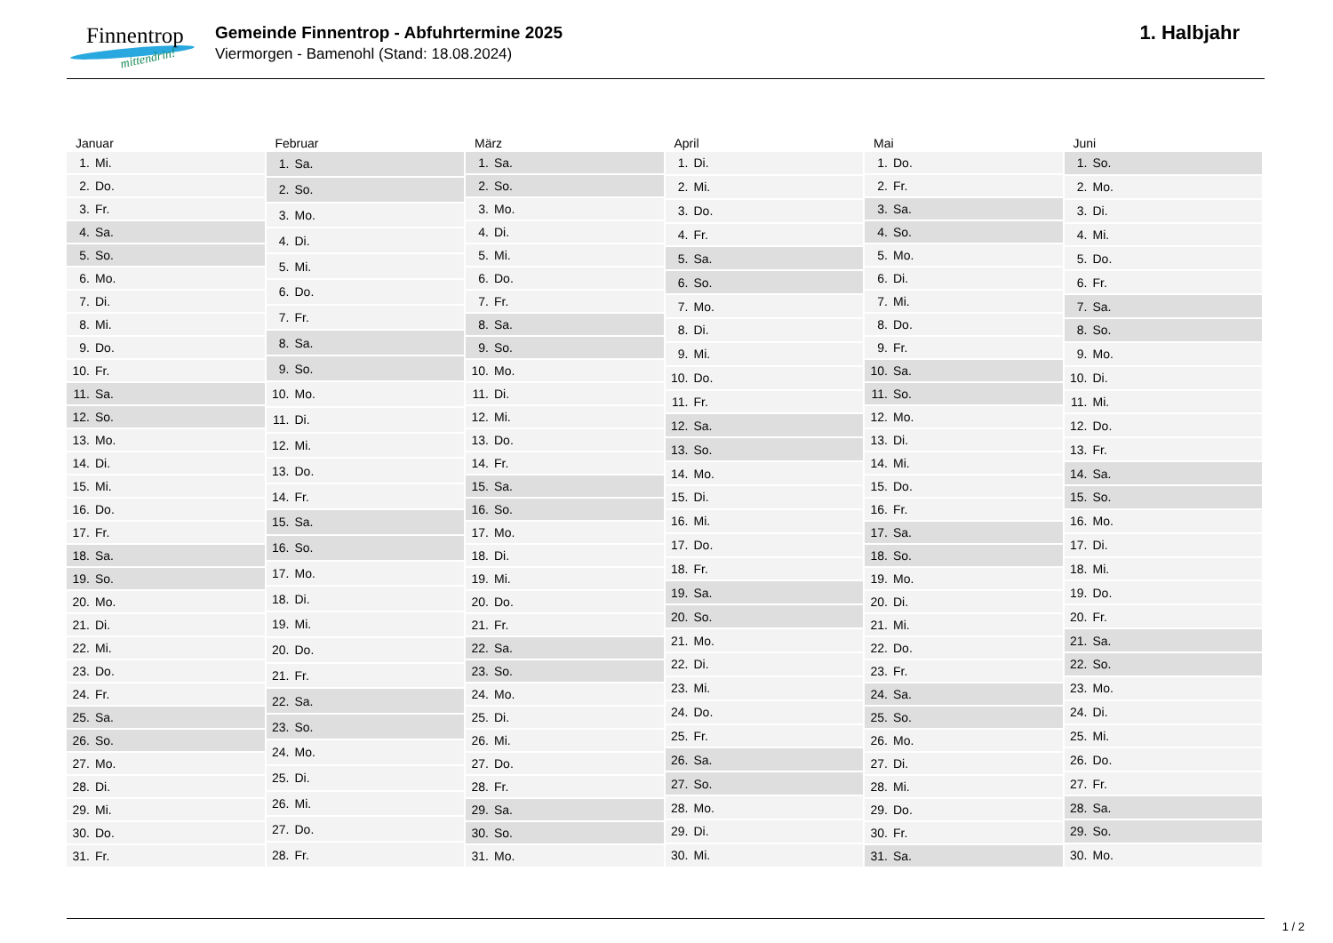Finnentrop
mittendrin!
Gemeinde Finnentrop - Abfuhrtermine 2025
Viermorgen - Bamenohl (Stand: 18.08.2024)
1. Halbjahr
Januar
| 1. | Mi. |
| 2. | Do. |
| 3. | Fr. |
| 4. | Sa. |
| 5. | So. |
| 6. | Mo. |
| 7. | Di. |
| 8. | Mi. |
| 9. | Do. |
| 10. | Fr. |
| 11. | Sa. |
| 12. | So. |
| 13. | Mo. |
| 14. | Di. |
| 15. | Mi. |
| 16. | Do. |
| 17. | Fr. |
| 18. | Sa. |
| 19. | So. |
| 20. | Mo. |
| 21. | Di. |
| 22. | Mi. |
| 23. | Do. |
| 24. | Fr. |
| 25. | Sa. |
| 26. | So. |
| 27. | Mo. |
| 28. | Di. |
| 29. | Mi. |
| 30. | Do. |
| 31. | Fr. |
Februar
| 1. | Sa. |
| 2. | So. |
| 3. | Mo. |
| 4. | Di. |
| 5. | Mi. |
| 6. | Do. |
| 7. | Fr. |
| 8. | Sa. |
| 9. | So. |
| 10. | Mo. |
| 11. | Di. |
| 12. | Mi. |
| 13. | Do. |
| 14. | Fr. |
| 15. | Sa. |
| 16. | So. |
| 17. | Mo. |
| 18. | Di. |
| 19. | Mi. |
| 20. | Do. |
| 21. | Fr. |
| 22. | Sa. |
| 23. | So. |
| 24. | Mo. |
| 25. | Di. |
| 26. | Mi. |
| 27. | Do. |
| 28. | Fr. |
März
| 1. | Sa. |
| 2. | So. |
| 3. | Mo. |
| 4. | Di. |
| 5. | Mi. |
| 6. | Do. |
| 7. | Fr. |
| 8. | Sa. |
| 9. | So. |
| 10. | Mo. |
| 11. | Di. |
| 12. | Mi. |
| 13. | Do. |
| 14. | Fr. |
| 15. | Sa. |
| 16. | So. |
| 17. | Mo. |
| 18. | Di. |
| 19. | Mi. |
| 20. | Do. |
| 21. | Fr. |
| 22. | Sa. |
| 23. | So. |
| 24. | Mo. |
| 25. | Di. |
| 26. | Mi. |
| 27. | Do. |
| 28. | Fr. |
| 29. | Sa. |
| 30. | So. |
| 31. | Mo. |
April
| 1. | Di. |
| 2. | Mi. |
| 3. | Do. |
| 4. | Fr. |
| 5. | Sa. |
| 6. | So. |
| 7. | Mo. |
| 8. | Di. |
| 9. | Mi. |
| 10. | Do. |
| 11. | Fr. |
| 12. | Sa. |
| 13. | So. |
| 14. | Mo. |
| 15. | Di. |
| 16. | Mi. |
| 17. | Do. |
| 18. | Fr. |
| 19. | Sa. |
| 20. | So. |
| 21. | Mo. |
| 22. | Di. |
| 23. | Mi. |
| 24. | Do. |
| 25. | Fr. |
| 26. | Sa. |
| 27. | So. |
| 28. | Mo. |
| 29. | Di. |
| 30. | Mi. |
Mai
| 1. | Do. |
| 2. | Fr. |
| 3. | Sa. |
| 4. | So. |
| 5. | Mo. |
| 6. | Di. |
| 7. | Mi. |
| 8. | Do. |
| 9. | Fr. |
| 10. | Sa. |
| 11. | So. |
| 12. | Mo. |
| 13. | Di. |
| 14. | Mi. |
| 15. | Do. |
| 16. | Fr. |
| 17. | Sa. |
| 18. | So. |
| 19. | Mo. |
| 20. | Di. |
| 21. | Mi. |
| 22. | Do. |
| 23. | Fr. |
| 24. | Sa. |
| 25. | So. |
| 26. | Mo. |
| 27. | Di. |
| 28. | Mi. |
| 29. | Do. |
| 30. | Fr. |
| 31. | Sa. |
Juni
| 1. | So. |
| 2. | Mo. |
| 3. | Di. |
| 4. | Mi. |
| 5. | Do. |
| 6. | Fr. |
| 7. | Sa. |
| 8. | So. |
| 9. | Mo. |
| 10. | Di. |
| 11. | Mi. |
| 12. | Do. |
| 13. | Fr. |
| 14. | Sa. |
| 15. | So. |
| 16. | Mo. |
| 17. | Di. |
| 18. | Mi. |
| 19. | Do. |
| 20. | Fr. |
| 21. | Sa. |
| 22. | So. |
| 23. | Mo. |
| 24. | Di. |
| 25. | Mi. |
| 26. | Do. |
| 27. | Fr. |
| 28. | Sa. |
| 29. | So. |
| 30. | Mo. |
1 / 2